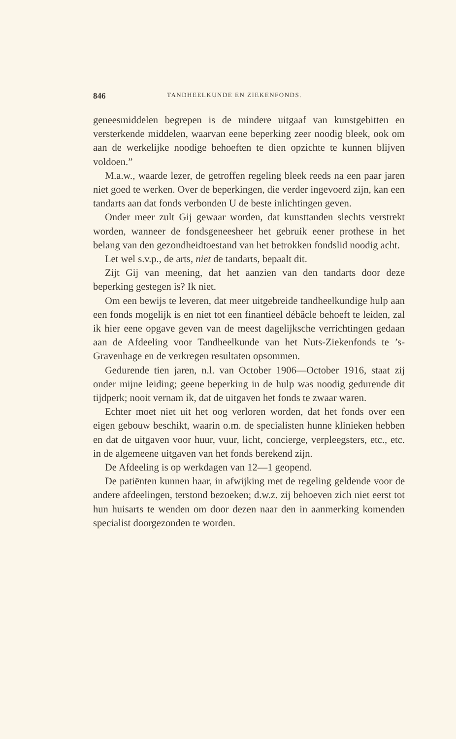846 TANDHEELKUNDE EN ZIEKENFONDS.
geneesmiddelen begrepen is de mindere uitgaaf van kunstgebitten en versterkende middelen, waarvan eene beperking zeer noodig bleek, ook om aan de werkelijke noodige behoeften te dien opzichte te kunnen blijven voldoen.”
M.a.w., waarde lezer, de getroffen regeling bleek reeds na een paar jaren niet goed te werken. Over de beperkingen, die verder ingevoerd zijn, kan een tandarts aan dat fonds verbonden U de beste inlichtingen geven.
Onder meer zult Gij gewaar worden, dat kunsttanden slechts verstrekt worden, wanneer de fondsgeneesheer het gebruik eener prothese in het belang van den gezondheidtoestand van het betrokken fondslid noodig acht.
Let wel s.v.p., de arts, niet de tandarts, bepaalt dit.
Zijt Gij van meening, dat het aanzien van den tandarts door deze beperking gestegen is? Ik niet.
Om een bewijs te leveren, dat meer uitgebreide tandheelkundige hulp aan een fonds mogelijk is en niet tot een finantieel débâcle behoeft te leiden, zal ik hier eene opgave geven van de meest dagelijksche verrichtingen gedaan aan de Afdeeling voor Tandheelkunde van het Nuts-Ziekenfonds te ’s-Gravenhage en de verkregen resultaten opsommen.
Gedurende tien jaren, n.l. van October 1906—October 1916, staat zij onder mijne leiding; geene beperking in de hulp was noodig gedurende dit tijdperk; nooit vernam ik, dat de uitgaven het fonds te zwaar waren.
Echter moet niet uit het oog verloren worden, dat het fonds over een eigen gebouw beschikt, waarin o.m. de specialisten hunne klinieken hebben en dat de uitgaven voor huur, vuur, licht, concierge, verpleegsters, etc., etc. in de algemeene uitgaven van het fonds berekend zijn.
De Afdeeling is op werkdagen van 12—1 geopend.
De patiënten kunnen haar, in afwijking met de regeling geldende voor de andere afdeelingen, terstond bezoeken; d.w.z. zij behoeven zich niet eerst tot hun huisarts te wenden om door dezen naar den in aanmerking komenden specialist doorgezonden te worden.